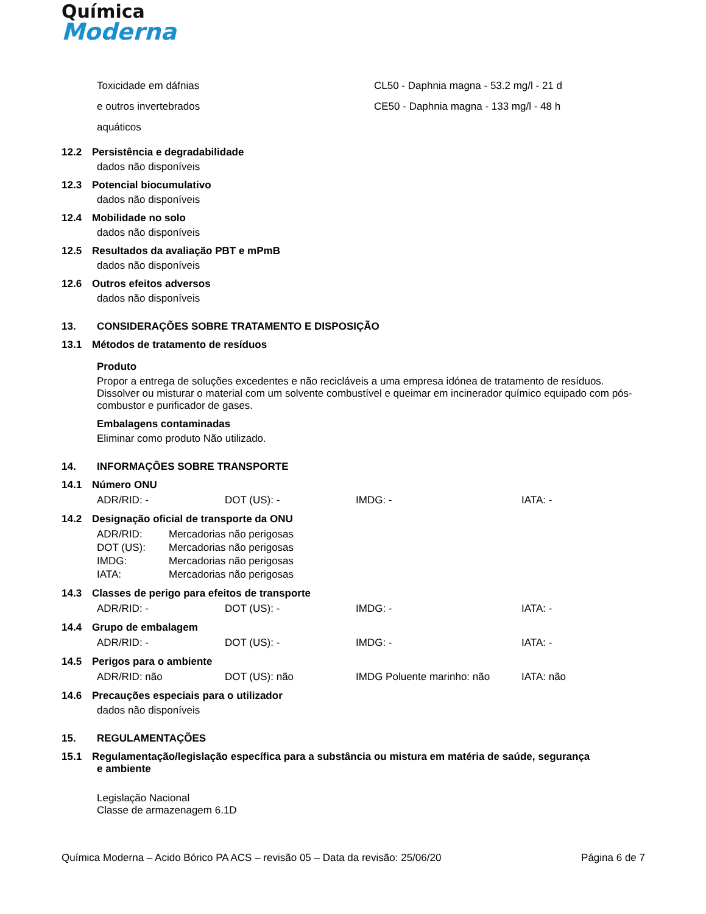Química
Moderna
| Toxicidade em dáfnias | CL50 - Daphnia magna - 53.2 mg/l - 21 d |
| e outros invertebrados | CE50 - Daphnia magna - 133 mg/l - 48 h |
| aquáticos | |
12.2 Persistência e degradabilidade
dados não disponíveis
12.3 Potencial biocumulativo
dados não disponíveis
12.4 Mobilidade no solo
dados não disponíveis
12.5 Resultados da avaliação PBT e mPmB
dados não disponíveis
12.6 Outros efeitos adversos
dados não disponíveis
13. CONSIDERAÇÕES SOBRE TRATAMENTO E DISPOSIÇÃO
13.1 Métodos de tratamento de resíduos
Produto
Propor a entrega de soluções excedentes e não recicláveis a uma empresa idónea de tratamento de resíduos. Dissolver ou misturar o material com um solvente combustível e queimar em incinerador químico equipado com pós-combustor e purificador de gases.
Embalagens contaminadas
Eliminar como produto Não utilizado.
14. INFORMAÇÕES SOBRE TRANSPORTE
14.1 Número ONU
| ADR/RID: - | DOT (US): - | IMDG: - | IATA: - |
14.2 Designação oficial de transporte da ONU
| ADR/RID: | Mercadorias não perigosas |
| DOT (US): | Mercadorias não perigosas |
| IMDG: | Mercadorias não perigosas |
| IATA: | Mercadorias não perigosas |
14.3 Classes de perigo para efeitos de transporte
| ADR/RID: - | DOT (US): - | IMDG: - | IATA: - |
14.4 Grupo de embalagem
| ADR/RID: - | DOT (US): - | IMDG: - | IATA: - |
14.5 Perigos para o ambiente
| ADR/RID: não | DOT (US): não | IMDG Poluente marinho: não | IATA: não |
14.6 Precauções especiais para o utilizador
dados não disponíveis
15. REGULAMENTAÇÕES
15.1 Regulamentação/legislação específica para a substância ou mistura em matéria de saúde, segurança
e ambiente
Legislação Nacional
Classe de armazenagem 6.1D
Química Moderna – Acido Bórico PA ACS – revisão 05 – Data da revisão: 25/06/20 Página 6 de 7